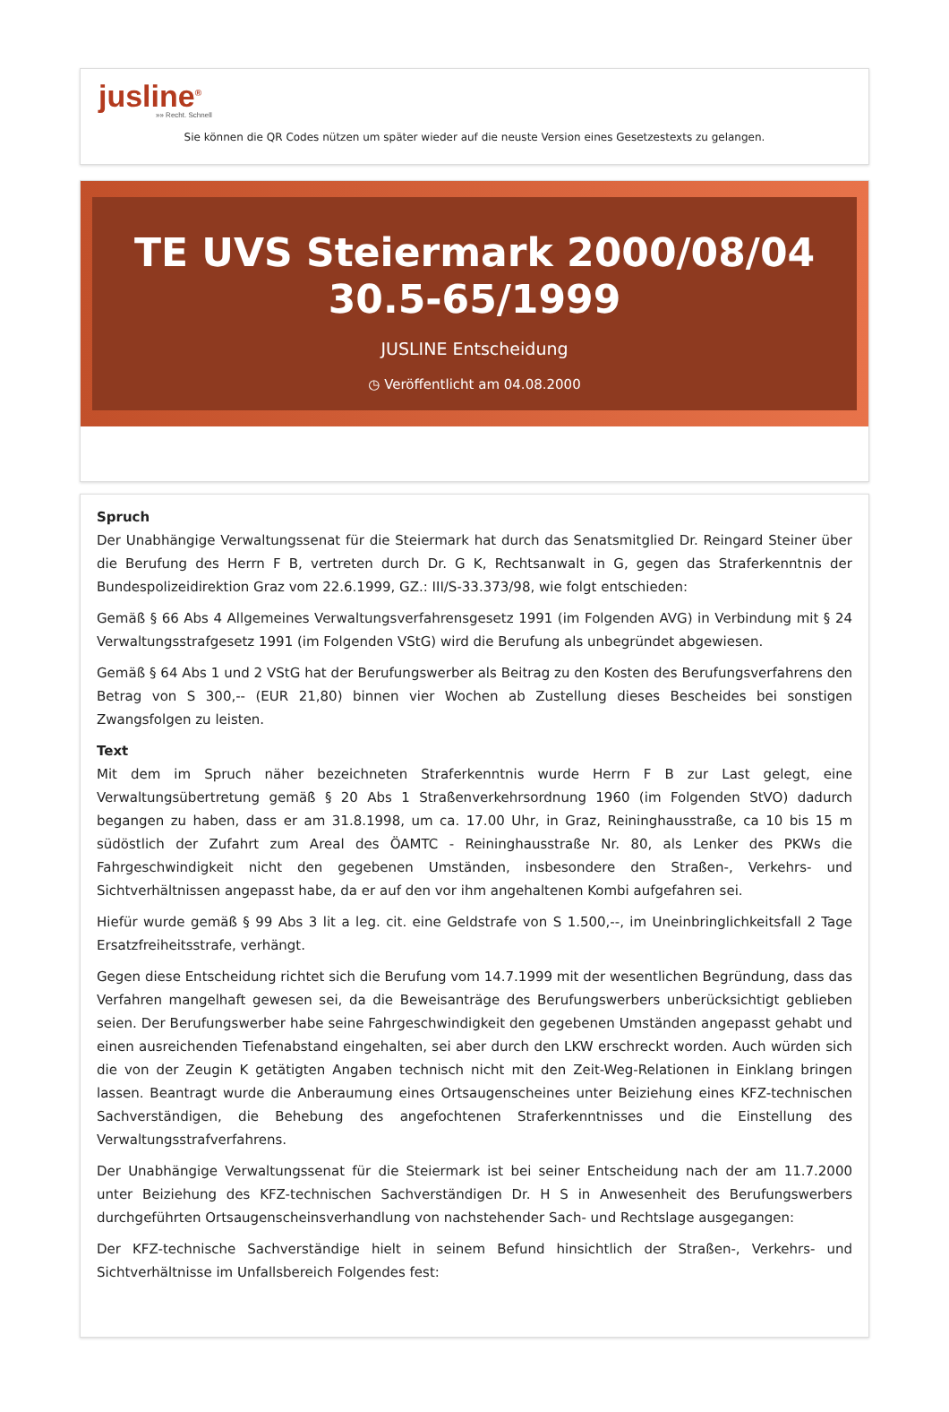jusline<sup>®</sup>
»» Recht. Schnell
Sie können die QR Codes nützen um später wieder auf die neuste Version eines Gesetzestexts zu gelangen.
TE UVS Steiermark 2000/08/04 30.5-65/1999
JUSLINE Entscheidung
◷ Veröffentlicht am 04.08.2000
Spruch
Der Unabhängige Verwaltungssenat für die Steiermark hat durch das Senatsmitglied Dr. Reingard Steiner über die Berufung des Herrn F B, vertreten durch Dr. G K, Rechtsanwalt in G, gegen das Straferkenntnis der Bundespolizeidirektion Graz vom 22.6.1999, GZ.: III/S-33.373/98, wie folgt entschieden:
Gemäß § 66 Abs 4 Allgemeines Verwaltungsverfahrensgesetz 1991 (im Folgenden AVG) in Verbindung mit § 24 Verwaltungsstrafgesetz 1991 (im Folgenden VStG) wird die Berufung als unbegründet abgewiesen.
Gemäß § 64 Abs 1 und 2 VStG hat der Berufungswerber als Beitrag zu den Kosten des Berufungsverfahrens den Betrag von S 300,-- (EUR 21,80) binnen vier Wochen ab Zustellung dieses Bescheides bei sonstigen Zwangsfolgen zu leisten.
Text
Mit dem im Spruch näher bezeichneten Straferkenntnis wurde Herrn F B zur Last gelegt, eine Verwaltungsübertretung gemäß § 20 Abs 1 Straßenverkehrsordnung 1960 (im Folgenden StVO) dadurch begangen zu haben, dass er am 31.8.1998, um ca. 17.00 Uhr, in Graz, Reininghausstraße, ca 10 bis 15 m südöstlich der Zufahrt zum Areal des ÖAMTC - Reininghausstraße Nr. 80, als Lenker des PKWs die Fahrgeschwindigkeit nicht den gegebenen Umständen, insbesondere den Straßen-, Verkehrs- und Sichtverhältnissen angepasst habe, da er auf den vor ihm angehaltenen Kombi aufgefahren sei.
Hiefür wurde gemäß § 99 Abs 3 lit a leg. cit. eine Geldstrafe von S 1.500,--, im Uneinbringlichkeitsfall 2 Tage Ersatzfreiheitsstrafe, verhängt.
Gegen diese Entscheidung richtet sich die Berufung vom 14.7.1999 mit der wesentlichen Begründung, dass das Verfahren mangelhaft gewesen sei, da die Beweisanträge des Berufungswerbers unberücksichtigt geblieben seien. Der Berufungswerber habe seine Fahrgeschwindigkeit den gegebenen Umständen angepasst gehabt und einen ausreichenden Tiefenabstand eingehalten, sei aber durch den LKW erschreckt worden. Auch würden sich die von der Zeugin K getätigten Angaben technisch nicht mit den Zeit-Weg-Relationen in Einklang bringen lassen. Beantragt wurde die Anberaumung eines Ortsaugenscheines unter Beiziehung eines KFZ-technischen Sachverständigen, die Behebung des angefochtenen Straferkenntnisses und die Einstellung des Verwaltungsstrafverfahrens.
Der Unabhängige Verwaltungssenat für die Steiermark ist bei seiner Entscheidung nach der am 11.7.2000 unter Beiziehung des KFZ-technischen Sachverständigen Dr. H S in Anwesenheit des Berufungswerbers durchgeführten Ortsaugenscheinsverhandlung von nachstehender Sach- und Rechtslage ausgegangen:
Der KFZ-technische Sachverständige hielt in seinem Befund hinsichtlich der Straßen-, Verkehrs- und Sichtverhältnisse im Unfallsbereich Folgendes fest: